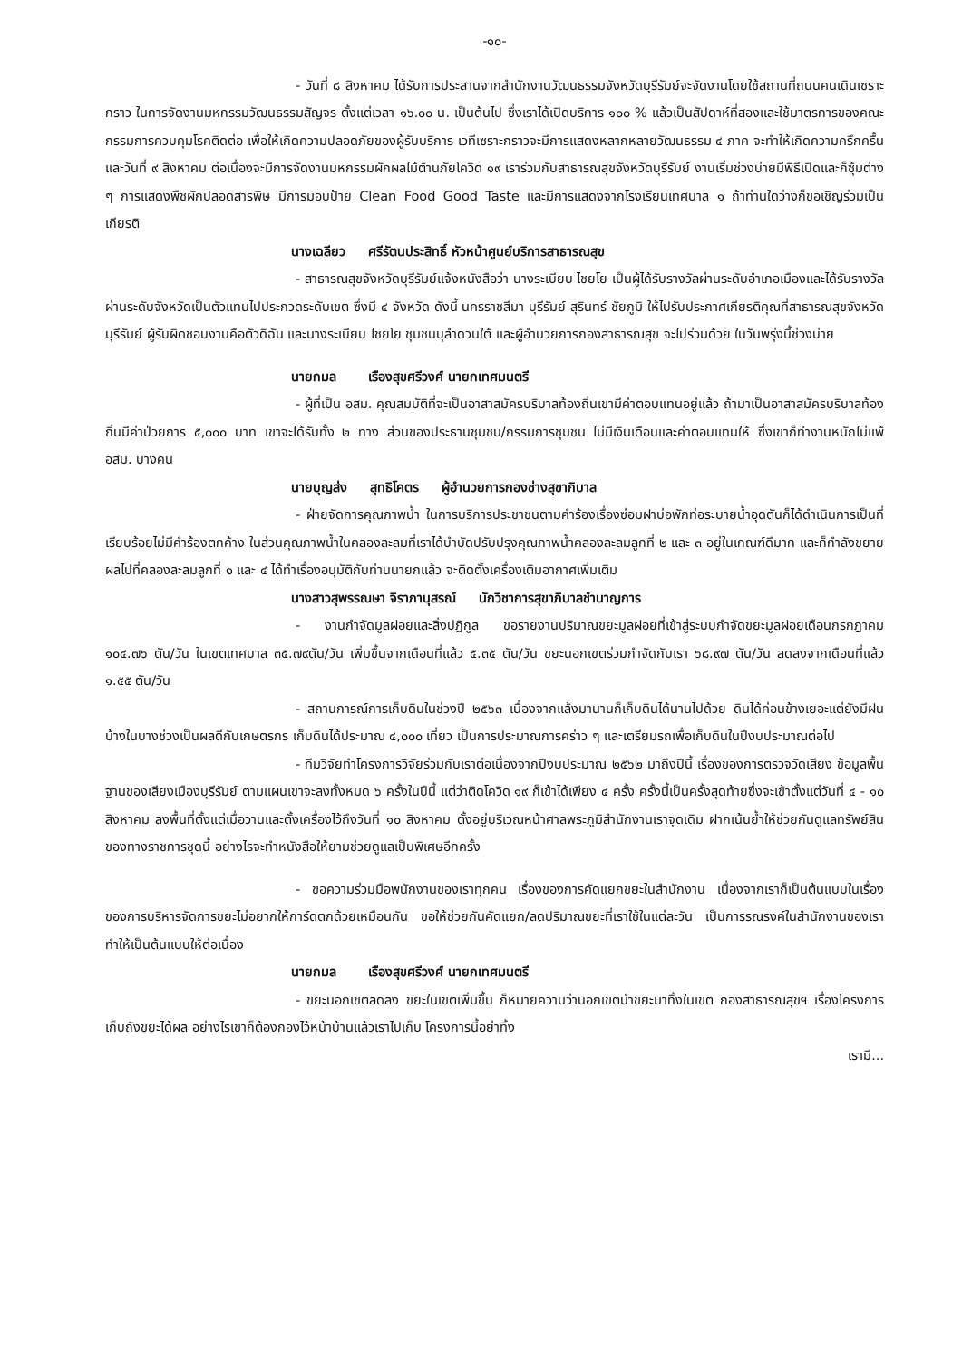-๑๐-
- วันที่ ๘ สิงหาคม ได้รับการประสานจากสำนักงานวัฒนธรรมจังหวัดบุรีรัมย์จะจัดงานโดยใช้สถานที่ถนนคนเดินเซราะกราว ในการจัดงานมหกรรมวัฒนธรรมสัญจร ตั้งแต่เวลา ๑๖.๐๐ น. เป็นต้นไป ซึ่งเราได้เปิดบริการ ๑๐๐ % แล้วเป็นสัปดาห์ที่สองและใช้มาตรการของคณะกรรมการควบคุมโรคติดต่อ เพื่อให้เกิดความปลอดภัยของผู้รับบริการ เวทีเซราะกราวจะมีการแสดงหลากหลายวัฒนธรรม ๔ ภาค จะทำให้เกิดความครึกครื้น และวันที่ ๙ สิงหาคม ต่อเนื่องจะมีการจัดงานมหกรรมผักผลไม้ต้านภัยโควิด ๑๙ เราร่วมกับสาธารณสุขจังหวัดบุรีรัมย์ งานเริ่มช่วงบ่ายมีพิธีเปิดและก็ซุ้มต่าง ๆ การแสดงพืชผักปลอดสารพิษ มีการมอบป้าย Clean Food Good Taste และมีการแสดงจากโรงเรียนเทศบาล ๑ ถ้าท่านใดว่างก็ขอเชิญร่วมเป็นเกียรติ
นางเฉลียว ศรีรัตนประสิทธิ์ หัวหน้าศูนย์บริการสาธารณสุข
- สาธารณสุขจังหวัดบุรีรัมย์แจ้งหนังสือว่า นางระเบียบ ไชยโย เป็นผู้ได้รับรางวัลผ่านระดับอำเภอเมืองและได้รับรางวัลผ่านระดับจังหวัดเป็นตัวแทนไปประกวดระดับเขต ซึ่งมี ๔ จังหวัด ดังนี้ นครราชสีมา บุรีรัมย์ สุรินทร์ ชัยภูมิ ให้ไปรับประกาศเกียรติคุณที่สาธารณสุขจังหวัดบุรีรัมย์ ผู้รับผิดชอบงานคือตัวดิฉัน และนางระเบียบ ไชยโย ชุมชนบุลำดวนใต้ และผู้อำนวยการกองสาธารณสุข จะไปร่วมด้วย ในวันพรุ่งนี้ช่วงบ่าย
นายกมล เรืองสุขศรีวงศ์ นายกเทศมนตรี
- ผู้ที่เป็น อสม. คุณสมบัติที่จะเป็นอาสาสมัครบริบาลท้องถิ่นเขามีค่าตอบแทนอยู่แล้ว ถ้ามาเป็นอาสาสมัครบริบาลท้องถิ่นมีค่าป่วยการ ๕,๐๐๐ บาท เขาจะได้รับทั้ง ๒ ทาง ส่วนของประธานชุมชน/กรรมการชุมชน ไม่มีเงินเดือนและค่าตอบแทนให้ ซึ่งเขาก็ทำงานหนักไม่แพ้ อสม. บางคน
นายบุญส่ง สุทธิโคตร ผู้อำนวยการกองช่างสุขาภิบาล
- ฝ่ายจัดการคุณภาพน้ำ ในการบริการประชาชนตามคำร้องเรื่องซ่อมฝาบ่อพักท่อระบายน้ำอุดตันก็ได้ดำเนินการเป็นที่เรียบร้อยไม่มีคำร้องตกค้าง ในส่วนคุณภาพน้ำในคลองละลมที่เราได้บำบัดปรับปรุงคุณภาพน้ำคลองละลมลูกที่ ๒ และ ๓ อยู่ในเกณฑ์ดีมาก และก็กำลังขยายผลไปที่คลองละลมลูกที่ ๑ และ ๔ ได้ทำเรื่องอนุมัติกับท่านนายกแล้ว จะติดตั้งเครื่องเติมอากาศเพิ่มเติม
นางสาวสุพรรณษา จิราภานุสรณ์ นักวิชาการสุขาภิบาลชำนาญการ
- งานกำจัดมูลฝอยและสิ่งปฏิกูล ขอรายงานปริมาณขยะมูลฝอยที่เข้าสู่ระบบกำจัดขยะมูลฝอยเดือนกรกฎาคม ๑๐๔.๗๖ ตัน/วัน ในเขตเทศบาล ๓๕.๗๙ตัน/วัน เพิ่มขึ้นจากเดือนที่แล้ว ๕.๓๕ ตัน/วัน ขยะนอกเขตร่วมกำจัดกับเรา ๖๘.๙๗ ตัน/วัน ลดลงจากเดือนที่แล้ว ๑.๕๕ ตัน/วัน
- สถานการณ์การเก็บดินในช่วงปี ๒๕๖๓ เนื่องจากแล้งมานานก็เก็บดินได้นานไปด้วย ดินได้ค่อนข้างเยอะแต่ยังมีฝนบ้างในบางช่วงเป็นผลดีกับเกษตรกร เก็บดินได้ประมาณ ๔,๐๐๐ เที่ยว เป็นการประมาณการคร่าว ๆ และเตรียมรถเพื่อเก็บดินในปีงบประมาณต่อไป
- ทีมวิจัยทำโครงการวิจัยร่วมกับเราต่อเนื่องจากปีงบประมาณ ๒๕๖๒ มาถึงปีนี้ เรื่องของการตรวจวัดเสียง ข้อมูลพื้นฐานของเสียงเมืองบุรีรัมย์ ตามแผนเขาจะลงทั้งหมด ๖ ครั้งในปีนี้ แต่ว่าติดโควิด ๑๙ ก็เข้าได้เพียง ๔ ครั้ง ครั้งนี้เป็นครั้งสุดท้ายซึ่งจะเข้าตั้งแต่วันที่ ๔ - ๑๐ สิงหาคม ลงพื้นที่ตั้งแต่เมื่อวานและตั้งเครื่องไว้ถึงวันที่ ๑๐ สิงหาคม ตั้งอยู่บริเวณหน้าศาลพระภูมิสำนักงานเราจุดเดิม ฝากเน้นย้ำให้ช่วยกันดูแลทรัพย์สินของทางราชการชุดนี้ อย่างไรจะทำหนังสือให้ยามช่วยดูแลเป็นพิเศษอีกครั้ง
- ขอความร่วมมือพนักงานของเราทุกคน เรื่องของการคัดแยกขยะในสำนักงาน เนื่องจากเราก็เป็นต้นแบบในเรื่องของการบริหารจัดการขยะไม่อยากให้การ์ดตกด้วยเหมือนกัน ขอให้ช่วยกันคัดแยก/ลดปริมาณขยะที่เราใช้ในแต่ละวัน เป็นการรณรงค์ในสำนักงานของเราทำให้เป็นต้นแบบให้ต่อเนื่อง
นายกมล เรืองสุขศรีวงศ์ นายกเทศมนตรี
- ขยะนอกเขตลดลง ขยะในเขตเพิ่มขึ้น ก็หมายความว่านอกเขตนำขยะมาทิ้งในเขต กองสาธารณสุขฯ เรื่องโครงการเก็บถังขยะได้ผล อย่างไรเขาก็ต้องกองไว้หน้าบ้านแล้วเราไปเก็บ โครงการนี้อย่าทิ้ง
เรามี...